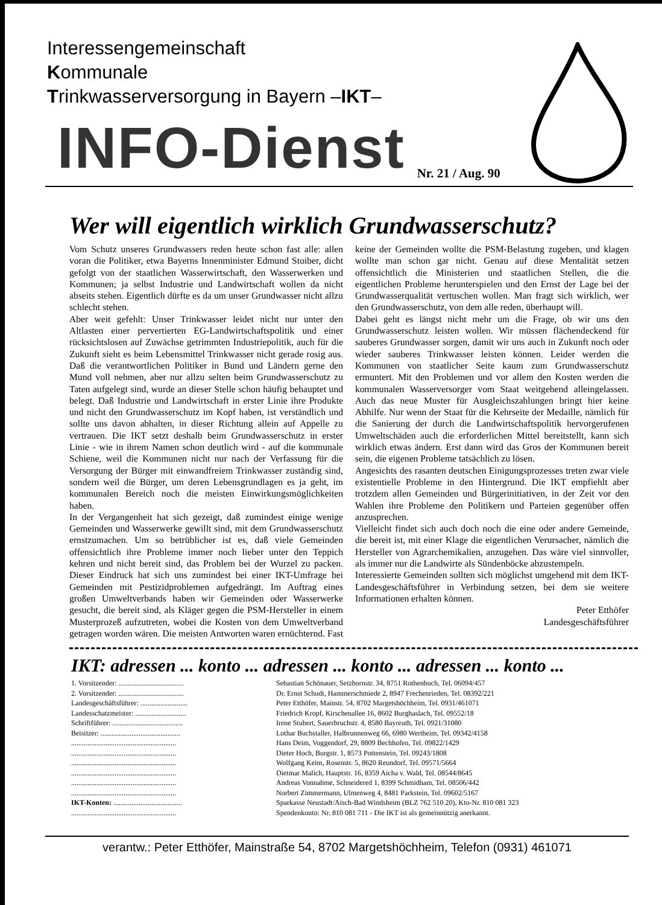Interessengemeinschaft
Kommunale
Trinkwasserversorgung in Bayern –IKT–
INFO-Dienst Nr. 21 / Aug. 90
Wer will eigentlich wirklich Grundwasserschutz?
Vom Schutz unseres Grundwassers reden heute schon fast alle: allen voran die Politiker, etwa Bayerns Innenminister Edmund Stoiber, dicht gefolgt von der staatlichen Wasserwirtschaft, den Wasserwerken und Kommunen; ja selbst Industrie und Landwirtschaft wollen da nicht abseits stehen. Eigentlich dürfte es da um unser Grundwasser nicht allzu schlecht stehen.
Aber weit gefehlt: Unser Trinkwasser leidet nicht nur unter den Altlasten einer pervertierten EG-Landwirtschaftspolitik und einer rücksichtslosen auf Zuwächse getrimmten Industriepolitik, auch für die Zukunft sieht es beim Lebensmittel Trinkwasser nicht gerade rosig aus. Daß die verantwortlichen Politiker in Bund und Ländern gerne den Mund voll nehmen, aber nur allzu selten beim Grundwasserschutz zu Taten aufgelegt sind, wurde an dieser Stelle schon häufig behauptet und belegt. Daß Industrie und Landwirtschaft in erster Linie ihre Produkte und nicht den Grundwasserschutz im Kopf haben, ist verständlich und sollte uns davon abhalten, in dieser Richtung allein auf Appelle zu vertrauen. Die IKT setzt deshalb beim Grundwasserschutz in erster Linie - wie in ihrem Namen schon deutlich wird - auf die kommunale Schiene, weil die Kommunen nicht nur nach der Verfassung für die Versorgung der Bürger mit einwandfreiem Trinkwasser zuständig sind, sondern weil die Bürger, um deren Lebensgrundlagen es ja geht, im kommunalen Bereich noch die meisten Einwirkungsmöglichkeiten haben.
In der Vergangenheit hat sich gezeigt, daß zumindest einige wenige Gemeinden und Wasserwerke gewillt sind, mit dem Grundwasserschutz ernstzumachen. Um so betrüblicher ist es, daß viele Gemeinden offensichtlich ihre Probleme immer noch lieber unter den Teppich kehren und nicht bereit sind, das Problem bei der Wurzel zu packen. Dieser Eindruck hat sich uns zumindest bei einer IKT-Umfrage bei Gemeinden mit Pestizidproblemen aufgedrängt. Im Auftrag eines großen Umweltverbands haben wir Gemeinden oder Wasserwerke gesucht, die bereit sind, als Kläger gegen die PSM-Hersteller in einem Musterprozeß aufzutreten, wobei die Kosten von dem Umweltverband getragen worden wären. Die meisten Antworten waren ernüchternd. Fast keine der Gemeinden wollte die PSM-Belastung zugeben, und klagen wollte man schon gar nicht. Genau auf diese Mentalität setzen offensichtlich die Ministerien und staatlichen Stellen, die die eigentlichen Probleme herunterspielen und den Ernst der Lage bei der Grundwasserqualität vertuschen wollen. Man fragt sich wirklich, wer den Grundwasserschutz, von dem alle reden, überhaupt will.
Dabei geht es längst nicht mehr um die Frage, ob wir uns den Grundwasserschutz leisten wollen. Wir müssen flächendeckend für sauberes Grundwasser sorgen, damit wir uns auch in Zukunft noch oder wieder sauberes Trinkwasser leisten können. Leider werden die Kommunen von staatlicher Seite kaum zum Grundwasserschutz ermuntert. Mit den Problemen und vor allem den Kosten werden die kommunalen Wasserversorger vom Staat weitgehend alleingelassen. Auch das neue Muster für Ausgleichszahlungen bringt hier keine Abhilfe. Nur wenn der Staat für die Kehrseite der Medaille, nämlich für die Sanierung der durch die Landwirtschaftspolitik hervorgerufenen Umweltschäden auch die erforderlichen Mittel bereitstellt, kann sich wirklich etwas ändern. Erst dann wird das Gros der Kommunen bereit sein, die eigenen Probleme tatsächlich zu lösen.
Angesichts des rasanten deutschen Einigungsprozesses treten zwar viele existentielle Probleme in den Hintergrund. Die IKT empfiehlt aber trotzdem allen Gemeinden und Bürgerinitiativen, in der Zeit vor den Wahlen ihre Probleme den Politikern und Parteien gegenüber offen anzusprechen.
Vielleicht findet sich auch doch noch die eine oder andere Gemeinde, die bereit ist, mit einer Klage die eigentlichen Verursacher, nämlich die Hersteller von Agrarchemikalien, anzugehen. Das wäre viel sinnvoller, als immer nur die Landwirte als Sündenböcke abzustempeln.
Interessierte Gemeinden sollten sich möglichst umgehend mit dem IKT-Landesgeschäftsführer in Verbindung setzen, bei dem sie weitere Informationen erhalten können.
Peter Etthöfer
Landesgeschäftsführer
IKT: adressen ... konto ... adressen ... konto ... adressen ... konto ...
| 1. Vorsitzender: .................................... | Sebastian Schönauer, Setzbornstr. 34, 8751 Rothenbuch, Tel. 06094/457 |
| 2. Vorsitzender: .................................... | Dr. Ernst Schudt, Hammerschmiede 2, 8947 Frechenrieden, Tel. 08392/221 |
| Landesgeschäftsführer: .......................... | Peter Etthöfer, Mainstr. 54, 8702 Margetshöchheim, Tel. 0931/461071 |
| Landesschatzmeister: ............................ | Friedrich Kropf, Kirschenallee 16, 8602 Burghaslach, Tel. 09552/18 |
| Schriftführer: ....................................... | Irene Stubert, Sauerbruchstr. 4, 8580 Bayreuth, Tel. 0921/31080 |
| Beisitzer: ............................................ | Lothar Buchstaller, Halbrunnenweg 66, 6980 Wertheim, Tel. 09342/4158 |
| .......................................................... | Hans Deim, Voggendorf, 29, 8809 Bechhofen, Tel. 09822/1429 |
| .......................................................... | Dieter Hoch, Burgstr. 1, 8573 Pottenstein, Tel. 09243/1808 |
| .......................................................... | Wolfgang Keim, Rosenstr. 5, 8620 Reundorf, Tel. 09571/5664 |
| .......................................................... | Dietmar Malich, Hauptstr. 16, 8359 Aicha v. Wald, Tel. 08544/8645 |
| .......................................................... | Andreas Vonnahme, Schneidered 1, 8399 Schmidham, Tel. 08506/442 |
| .......................................................... | Norbert Zimmermann, Ulmenweg 4, 8481 Parkstein, Tel. 09602/5167 |
| IKT-Konten: ...................................... | Sparkasse Neustadt/Aisch-Bad Windsheim (BLZ 762 510 20), Kto-Nr. 810 081 323 |
| .......................................................... | Spendenkonto: Nr. 810 081 711 - Die IKT ist als gemeinnützig anerkannt. |
verantw.: Peter Etthöfer, Mainstraße 54, 8702 Margetshöchheim, Telefon (0931) 461071